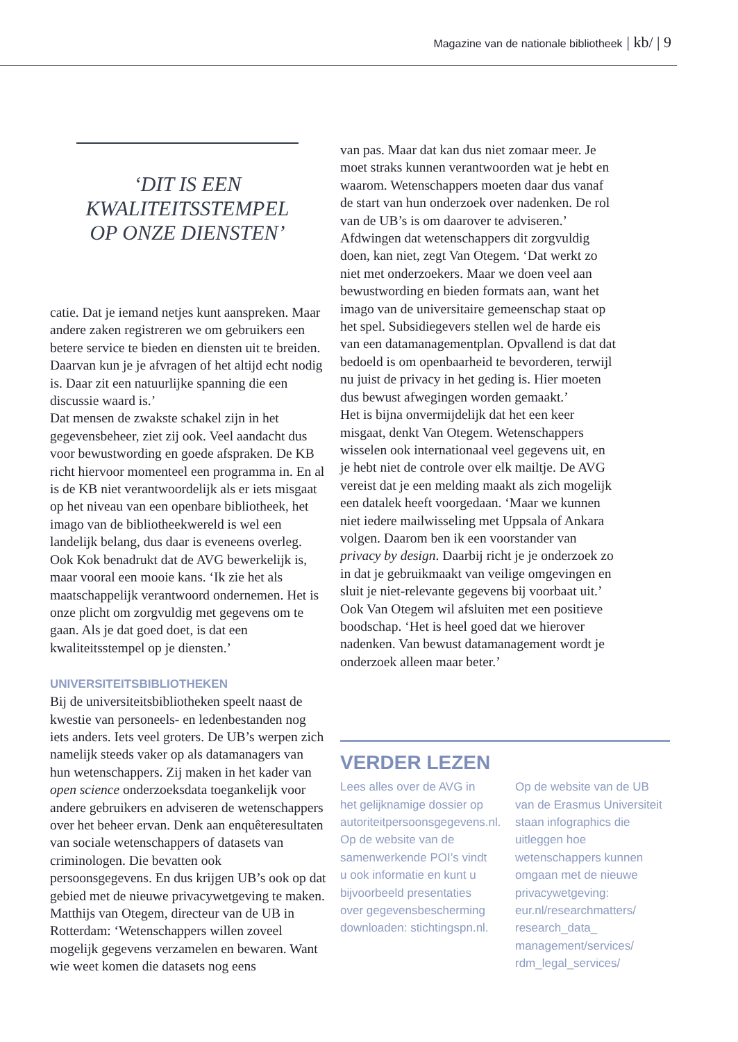Magazine van de nationale bibliotheek | kb/ | 9
‘DIT IS EEN KWALITEITSSTEMPEL OP ONZE DIENSTEN’
catie. Dat je iemand netjes kunt aanspreken. Maar andere zaken registreren we om gebruikers een betere service te bieden en diensten uit te breiden. Daarvan kun je je afvragen of het altijd echt nodig is. Daar zit een natuurlijke spanning die een discussie waard is.’
Dat mensen de zwakste schakel zijn in het gegevensbeheer, ziet zij ook. Veel aandacht dus voor bewustwording en goede afspraken. De KB richt hiervoor momenteel een programma in. En al is de KB niet verantwoordelijk als er iets misgaat op het niveau van een openbare bibliotheek, het imago van de bibliotheekwereld is wel een landelijk belang, dus daar is eveneens overleg.
Ook Kok benadrukt dat de AVG bewerkelijk is, maar vooral een mooie kans. ‘Ik zie het als maatschappelijk verantwoord ondernemen. Het is onze plicht om zorgvuldig met gegevens om te gaan. Als je dat goed doet, is dat een kwaliteitsstempel op je diensten.’
UNIVERSITEITSBIBLIOTHEKEN
Bij de universiteitsbibliotheken speelt naast de kwestie van personeels- en ledenbestanden nog iets anders. Iets veel groters. De UB’s werpen zich namelijk steeds vaker op als datamanagers van hun wetenschappers. Zij maken in het kader van open science onderzoeksdata toegankelijk voor andere gebruikers en adviseren de wetenschappers over het beheer ervan. Denk aan enquêteresultaten van sociale wetenschappers of datasets van criminologen. Die bevatten ook persoonsgegevens. En dus krijgen UB’s ook op dat gebied met de nieuwe privacywetgeving te maken.
Matthijs van Otegem, directeur van de UB in Rotterdam: ‘Wetenschappers willen zoveel mogelijk gegevens verzamelen en bewaren. Want wie weet komen die datasets nog eens
van pas. Maar dat kan dus niet zomaar meer. Je moet straks kunnen verantwoorden wat je hebt en waarom. Wetenschappers moeten daar dus vanaf de start van hun onderzoek over nadenken. De rol van de UB’s is om daarover te adviseren.’
Afdwingen dat wetenschappers dit zorgvuldig doen, kan niet, zegt Van Otegem. ‘Dat werkt zo niet met onderzoekers. Maar we doen veel aan bewustwording en bieden formats aan, want het imago van de universitaire gemeenschap staat op het spel. Subsidiegevers stellen wel de harde eis van een datamanagementplan. Opvallend is dat dat bedoeld is om openbaarheid te bevorderen, terwijl nu juist de privacy in het geding is. Hier moeten dus bewust afwegingen worden gemaakt.’
Het is bijna onvermijdelijk dat het een keer misgaat, denkt Van Otegem. Wetenschappers wisselen ook internationaal veel gegevens uit, en je hebt niet de controle over elk mailtje. De AVG vereist dat je een melding maakt als zich mogelijk een datalek heeft voorgedaan. ‘Maar we kunnen niet iedere mailwisseling met Uppsala of Ankara volgen. Daarom ben ik een voorstander van privacy by design. Daarbij richt je je onderzoek zo in dat je gebruikmaakt van veilige omgevingen en sluit je niet-relevante gegevens bij voorbaat uit.’
Ook Van Otegem wil afsluiten met een positieve boodschap. ‘Het is heel goed dat we hierover nadenken. Van bewust datamanagement wordt je onderzoek alleen maar beter.’
VERDER LEZEN
Lees alles over de AVG in het gelijknamige dossier op autoriteitpersoonsgegevens.nl. Op de website van de samenwerkende POI’s vindt u ook informatie en kunt u bijvoorbeeld presentaties over gegevensbescherming downloaden: stichtingspn.nl.
Op de website van de UB van de Erasmus Universiteit staan infographics die uitleggen hoe wetenschappers kunnen omgaan met de nieuwe privacywetgeving: eur.nl/researchmatters/ research_data_ management/services/ rdm_legal_services/